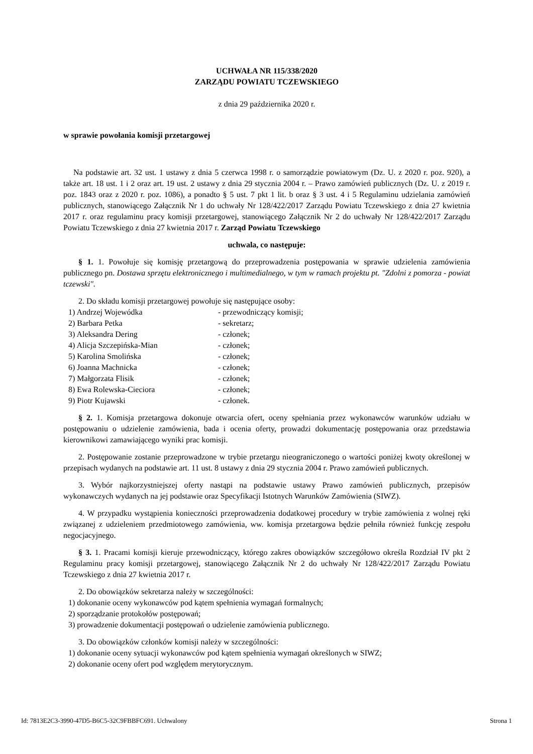UCHWAŁA NR 115/338/2020
ZARZĄDU POWIATU TCZEWSKIEGO
z dnia 29 października 2020 r.
w sprawie powołania komisji przetargowej
Na podstawie art. 32 ust. 1 ustawy z dnia 5 czerwca 1998 r. o samorządzie powiatowym (Dz. U. z 2020 r. poz. 920), a także art. 18 ust. 1 i 2 oraz art. 19 ust. 2 ustawy z dnia 29 stycznia 2004 r. – Prawo zamówień publicznych (Dz. U. z 2019 r. poz. 1843 oraz z 2020 r. poz. 1086), a ponadto § 5 ust. 7 pkt 1 lit. b oraz § 3 ust. 4 i 5 Regulaminu udzielania zamówień publicznych, stanowiącego Załącznik Nr 1 do uchwały Nr 128/422/2017 Zarządu Powiatu Tczewskiego z dnia 27 kwietnia 2017 r. oraz regulaminu pracy komisji przetargowej, stanowiącego Załącznik Nr 2 do uchwały Nr 128/422/2017 Zarządu Powiatu Tczewskiego z dnia 27 kwietnia 2017 r. Zarząd Powiatu Tczewskiego
uchwala, co następuje:
§ 1. 1. Powołuje się komisję przetargową do przeprowadzenia postępowania w sprawie udzielenia zamówienia publicznego pn. Dostawa sprzętu elektronicznego i multimedialnego, w tym w ramach projektu pt. "Zdolni z pomorza - powiat tczewski".
2. Do składu komisji przetargowej powołuje się następujące osoby:
1) Andrzej Wojewódka - przewodniczący komisji;
2) Barbara Petka - sekretarz;
3) Aleksandra Dering - członek;
4) Alicja Szczepińska-Mian - członek;
5) Karolina Smolińska - członek;
6) Joanna Machnicka - członek;
7) Małgorzata Flisik - członek;
8) Ewa Rolewska-Cieciora - członek;
9) Piotr Kujawski - członek.
§ 2. 1. Komisja przetargowa dokonuje otwarcia ofert, oceny spełniania przez wykonawców warunków udziału w postępowaniu o udzielenie zamówienia, bada i ocenia oferty, prowadzi dokumentację postępowania oraz przedstawia kierownikowi zamawiającego wyniki prac komisji.
2. Postępowanie zostanie przeprowadzone w trybie przetargu nieograniczonego o wartości poniżej kwoty określonej w przepisach wydanych na podstawie art. 11 ust. 8 ustawy z dnia 29 stycznia 2004 r. Prawo zamówień publicznych.
3. Wybór najkorzystniejszej oferty nastąpi na podstawie ustawy Prawo zamówień publicznych, przepisów wykonawczych wydanych na jej podstawie oraz Specyfikacji Istotnych Warunków Zamówienia (SIWZ).
4. W przypadku wystąpienia konieczności przeprowadzenia dodatkowej procedury w trybie zamówienia z wolnej ręki związanej z udzieleniem przedmiotowego zamówienia, ww. komisja przetargowa będzie pełniła również funkcję zespołu negocjacyjnego.
§ 3. 1. Pracami komisji kieruje przewodniczący, którego zakres obowiązków szczegółowo określa Rozdział IV pkt 2 Regulaminu pracy komisji przetargowej, stanowiącego Załącznik Nr 2 do uchwały Nr 128/422/2017 Zarządu Powiatu Tczewskiego z dnia 27 kwietnia 2017 r.
2. Do obowiązków sekretarza należy w szczególności:
1) dokonanie oceny wykonawców pod kątem spełnienia wymagań formalnych;
2) sporządzanie protokołów postępowań;
3) prowadzenie dokumentacji postępowań o udzielenie zamówienia publicznego.
3. Do obowiązków członków komisji należy w szczególności:
1) dokonanie oceny sytuacji wykonawców pod kątem spełnienia wymagań określonych w SIWZ;
2) dokonanie oceny ofert pod względem merytorycznym.
Id: 7813E2C3-3990-47D5-B6C5-32C9FBBFC691. Uchwalony Strona 1